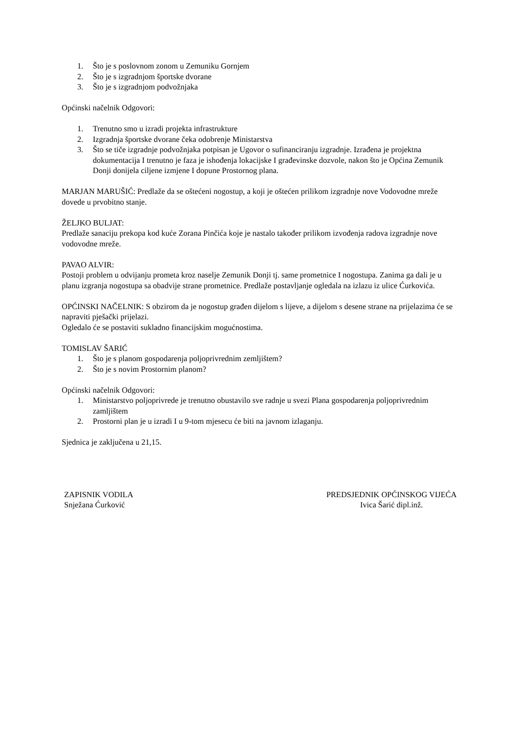1. Što je s poslovnom zonom u Zemuniku Gornjem
2. Što je s izgradnjom športske dvorane
3. Što je s izgradnjom podvožnjaka
Općinski načelnik Odgovori:
1. Trenutno smo u izradi projekta infrastrukture
2. Izgradnja športske dvorane čeka odobrenje Ministarstva
3. Što se tiče izgradnje podvožnjaka potpisan je Ugovor o sufinanciranju izgradnje. Izrađena je projektna dokumentacija I trenutno je faza je ishođenja lokacijske I građevinske dozvole, nakon što je Općina Zemunik Donji donijela ciljene izmjene I dopune Prostornog plana.
MARJAN MARUŠIĆ: Predlaže da se oštećeni nogostup, a koji je oštećen prilikom izgradnje nove Vodovodne mreže dovede u prvobitno stanje.
ŽELJKO BULJAT:
Predlaže sanaciju prekopa kod kuće Zorana Pinčića koje je nastalo također prilikom izvođenja radova izgradnje nove vodovodne mreže.
PAVAO ALVIR:
Postoji problem u odvijanju prometa kroz naselje Zemunik Donji tj. same prometnice I nogostupa. Zanima ga dali je u planu izgranja nogostupa sa obadvije strane prometnice. Predlaže postavljanje ogledala na izlazu iz ulice Ćurkovića.
OPĆINSKI NAČELNIK: S obzirom da je nogostup građen dijelom s lijeve, a dijelom s desene strane na prijelazima će se napraviti pješački prijelazi.
Ogledalo će se postaviti sukladno financijskim mogućnostima.
TOMISLAV ŠARIĆ
1. Što je s planom gospodarenja poljoprivrednim zemljištem?
2. Što je s novim Prostornim planom?
Općinski načelnik Odgovori:
1. Ministarstvo poljoprivrede je trenutno obustavilo sve radnje u svezi Plana gospodarenja poljoprivrednim zamljištem
2. Prostorni plan je u izradi I u 9-tom mjesecu će biti na javnom izlaganju.
Sjednica je zaključena u 21,15.
ZAPISNIK VODILA
Snježana Ćurković
PREDSJEDNIK OPĆINSKOG VIJEĆA
Ivica Šarić dipl.inž.